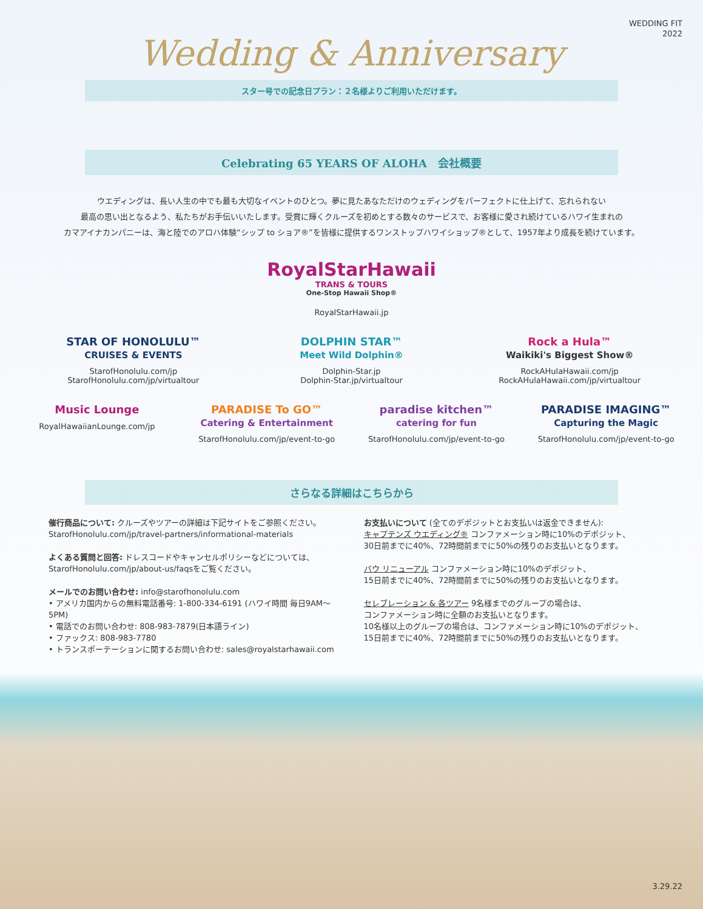WEDDING FIT
2022
Wedding & Anniversary
スター号での記念日プラン：２名様よりご利用いただけます。
Celebrating 65 YEARS OF ALOHA　会社概要
ウエディングは、長い人生の中でも最も大切なイベントのひとつ。夢に見たあなただけのウェディングをパーフェクトに仕上げて、忘れられない
最高の思い出となるよう、私たちがお手伝いいたします。受賞に輝くクルーズを初めとする数々のサービスで、お客様に愛され続けているハワイ生まれの
カマアイナカンパニーは、海と陸でのアロハ体験“シップ to ショア®”を皆様に提供するワンストップハワイショップ®として、1957年より成長を続けています。
RoyalStarHawaii
TRANS & TOURS
One-Stop Hawaii Shop®
RoyalStarHawaii.jp
STAR OF HONOLULU™
CRUISES & EVENTS
StarofHonolulu.com/jp
StarofHonolulu.com/jp/virtualtour
DOLPHIN STAR™
Meet Wild Dolphin®
Dolphin-Star.jp
Dolphin-Star.jp/virtualtour
Rock a Hula™
Waikiki's Biggest Show®
RockAHulaHawaii.com/jp
RockAHulaHawaii.com/jp/virtualtour
Music Lounge
RoyalHawaiianLounge.com/jp
PARADISE To GO™
Catering & Entertainment
StarofHonolulu.com/jp/event-to-go
paradise kitchen™
catering for fun
StarofHonolulu.com/jp/event-to-go
PARADISE IMAGING™
Capturing the Magic
StarofHonolulu.com/jp/event-to-go
さらなる詳細はこちらから
催行商品について: クルーズやツアーの詳細は下記サイトをご参照ください。
StarofHonolulu.com/jp/travel-partners/informational-materials
よくある質問と回答: ドレスコードやキャンセルポリシーなどについては、
StarofHonolulu.com/jp/about-us/faqsをご覧ください。
メールでのお問い合わせ: info@starofhonolulu.com
• アメリカ国内からの無料電話番号: 1-800-334-6191 (ハワイ時間 毎日9AM〜 5PM)
• 電話でのお問い合わせ: 808-983-7879(日本語ライン)
• ファックス: 808-983-7780
• トランスポーテーションに関するお問い合わせ: sales@royalstarhawaii.com
お支払いについて (全てのデポジットとお支払いは返金できません):
キャプテンズ ウエディング® コンファメーション時に10%のデポジット、
30日前までに40%、72時間前までに50%の残りのお支払いとなります。
バウ リニューアル コンファメーション時に10%のデポジット、
15日前までに40%、72時間前までに50%の残りのお支払いとなります。
セレブレーション & 各ツアー 9名様までのグループの場合は、
コンファメーション時に全額のお支払いとなります。
10名様以上のグループの場合は、コンファメーション時に10%のデポジット、
15日前までに40%、72時間前までに50%の残りのお支払いとなります。
3.29.22